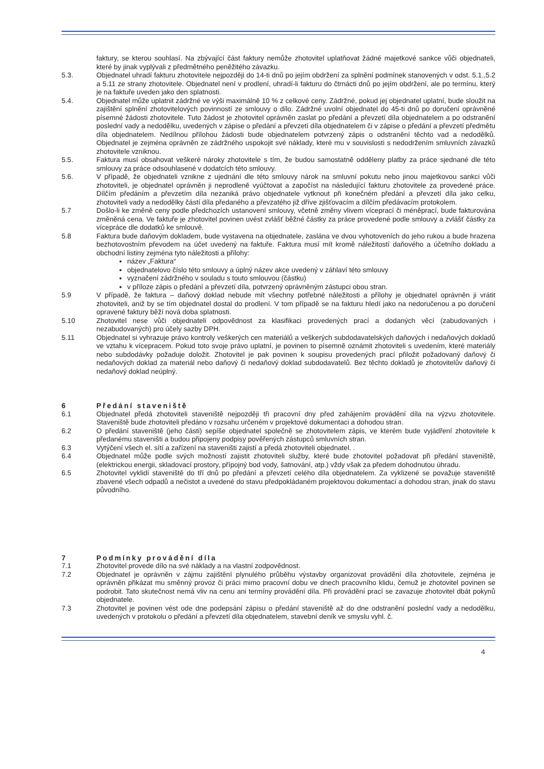faktury, se kterou souhlasí. Na zbývající část faktury nemůže zhotovitel uplatňovat žádné majetkové sankce vůči objednateli, které by jinak vyplývali z předmětného peněžitého závazku.
5.3. Objednatel uhradí fakturu zhotovitele nejpozději do 14-ti dnů po jejím obdržení za splnění podmínek stanovených v odst. 5.1.,5.2 a 5.11 ze strany zhotovitele. Objednatel není v prodlení, uhradí-li fakturu do čtrnácti dnů po jejím obdržení, ale po termínu, který je na faktuře uveden jako den splatnosti.
5.4. Objednatel může uplatnit zádržné ve výši maximálně 10 % z celkové ceny. Zádržné, pokud jej objednatel uplatní, bude sloužit na zajištění splnění zhotovitelových povinností ze smlouvy o dílo. Zádržné uvolní objednatel do 45-ti dnů po doručení oprávněné písemné žádosti zhotovitele. Tuto žádost je zhotovitel oprávněn zaslat po předání a převzetí díla objednatelem a po odstranění poslední vady a nedodělku, uvedených v zápise o předání a převzetí díla objednatelem či v zápise o předání a převzetí předmětu díla objednatelem. Nedílnou přílohou žádosti bude objednatelem potvrzený zápis o odstranění těchto vad a nedodělků. Objednatel je zejména oprávněn ze zádržného uspokojit své náklady, které mu v souvislosti s nedodržením smluvních závazků zhotovitele vzniknou.
5.5. Faktura musí obsahovat veškeré nároky zhotovitele s tím, že budou samostatně odděleny platby za práce sjednané dle této smlouvy za práce odsouhlasené v dodatcích této smlouvy.
5.6. V případě, že objednateli vznikne z ujednání dle této smlouvy nárok na smluvní pokutu nebo jinou majetkovou sankci vůči zhotoviteli, je objednatel oprávněn ji neprodleně vyúčtovat a započíst na následující fakturu zhotovitele za provedené práce. Dílčím předáním a převzetím díla nezaniká právo objednatele vytknout při konečném předání a převzetí díla jako celku, zhotoviteli vady a nedodělky částí díla předaného a převzatého již dříve zjišťovacím a dílčím předávacím protokolem.
5.7 Došlo-li ke změně ceny podle předchozích ustanovení smlouvy, včetně změny vlivem víceprací či méněprací, bude fakturována změněná cena. Ve faktuře je zhotovitel povinen uvést zvlášť běžné částky za práce provedené podle smlouvy a zvlášť částky za vícepráce dle dodatků ke smlouvě.
5.8 Faktura bude daňovým dokladem, bude vystavena na objednatele, zaslána ve dvou vyhotoveních do jeho rukou a bude hrazena bezhotovostním převodem na účet uvedený na faktuře. Faktura musí mít kromě náležitostí daňového a účetního dokladu a obchodní listiny zejména tyto náležitosti a přílohy:
název „Faktura“
objednatelovo číslo této smlouvy a úplný název akce uvedený v záhlaví této smlouvy
vyznačení zádržného v souladu s touto smlouvou (částku)
v příloze zápis o předání a převzetí díla, potvrzený oprávněným zástupci obou stran.
5.9 V případě, že faktura – daňový doklad nebude mít všechny potřebné náležitosti a přílohy je objednatel oprávněn ji vrátit zhotoviteli, aniž by se tím objednatel dostal do prodlení. V tom případě se na fakturu hledí jako na nedoručenou a po doručení opravené faktury běží nová doba splatnosti.
5.10 Zhotovitel nese vůči objednateli odpovědnost za klasifikaci provedených prací a dodaných věcí (zabudovaných i nezabudovaných) pro účely sazby DPH.
5.11 Objednatel si vyhrazuje právo kontroly veškerých cen materiálů a veškerých subdodavatelských daňových i nedaňových dokladů ve vztahu k vícepracem. Pokud toto svoje právo uplatní, je povinen to písemně oznámit zhotoviteli s uvedením, které materiály nebo subdodávky požaduje doložit. Zhotovitel je pak povinen k soupisu provedených prací přiložit požadovaný daňový či nedaňových doklad za materiál nebo daňový či nedaňový doklad subdodavatelů. Bez těchto dokladů je zhotovitelův daňový či nedaňový doklad neúplný.
6 Předání staveniště
6.1 Objednatel předá zhotoviteli staveniště nejpozději tři pracovní dny před zahájením provádění díla na výzvu zhotovitele. Staveniště bude zhotoviteli předáno v rozsahu určeném v projektové dokumentaci a dohodou stran.
6.2 O předání staveniště (jeho části) sepíše objednatel společně se zhotovitelem zápis, ve kterém bude vyjádření zhotovitele k předanému staveništi a budou připojeny podpisy pověřených zástupců smluvních stran.
6.3 Vytýčení všech el. sítí a zařízení na staveništi zajistí a předá zhotoviteli objednatel. .
6.4 Objednatel může podle svých možností zajistit zhotoviteli služby, které bude zhotovitel požadovat při předání staveniště, (elektrickou energii, skladovací prostory, přípojný bod vody, šatnování, atp.) vždy však za předem dohodnutou úhradu.
6.5 Zhotovitel vyklidí staveniště do tří dnů po předání a převzetí celého díla objednatelem. Za vyklizené se považuje staveniště zbavené všech odpadů a nečistot a uvedené do stavu předpokládaném projektovou dokumentací a dohodou stran, jinak do stavu původního.
7 Podmínky provádění díla
7.1 Zhotovitel provede dílo na své náklady a na vlastní zodpovědnost.
7.2 Objednatel je oprávněn v zájmu zajištění plynulého průběhu výstavby organizovat provádění díla zhotovitele, zejména je oprávněn přikázat mu směnný provoz či práci mimo pracovní dobu ve dnech pracovního klidu, čemuž je zhotovitel povinen se podrobit. Tato skutečnost nemá vliv na cenu ani termíny provádění díla. Při provádění prací se zavazuje zhotovitel dbát pokynů objednatele.
7.3 Zhotovitel je povinen vést ode dne podepsání zápisu o předání staveniště až do dne odstranění poslední vady a nedodělku, uvedených v protokolu o předání a převzetí díla objednatelem, stavební deník ve smyslu vyhl. č.
4